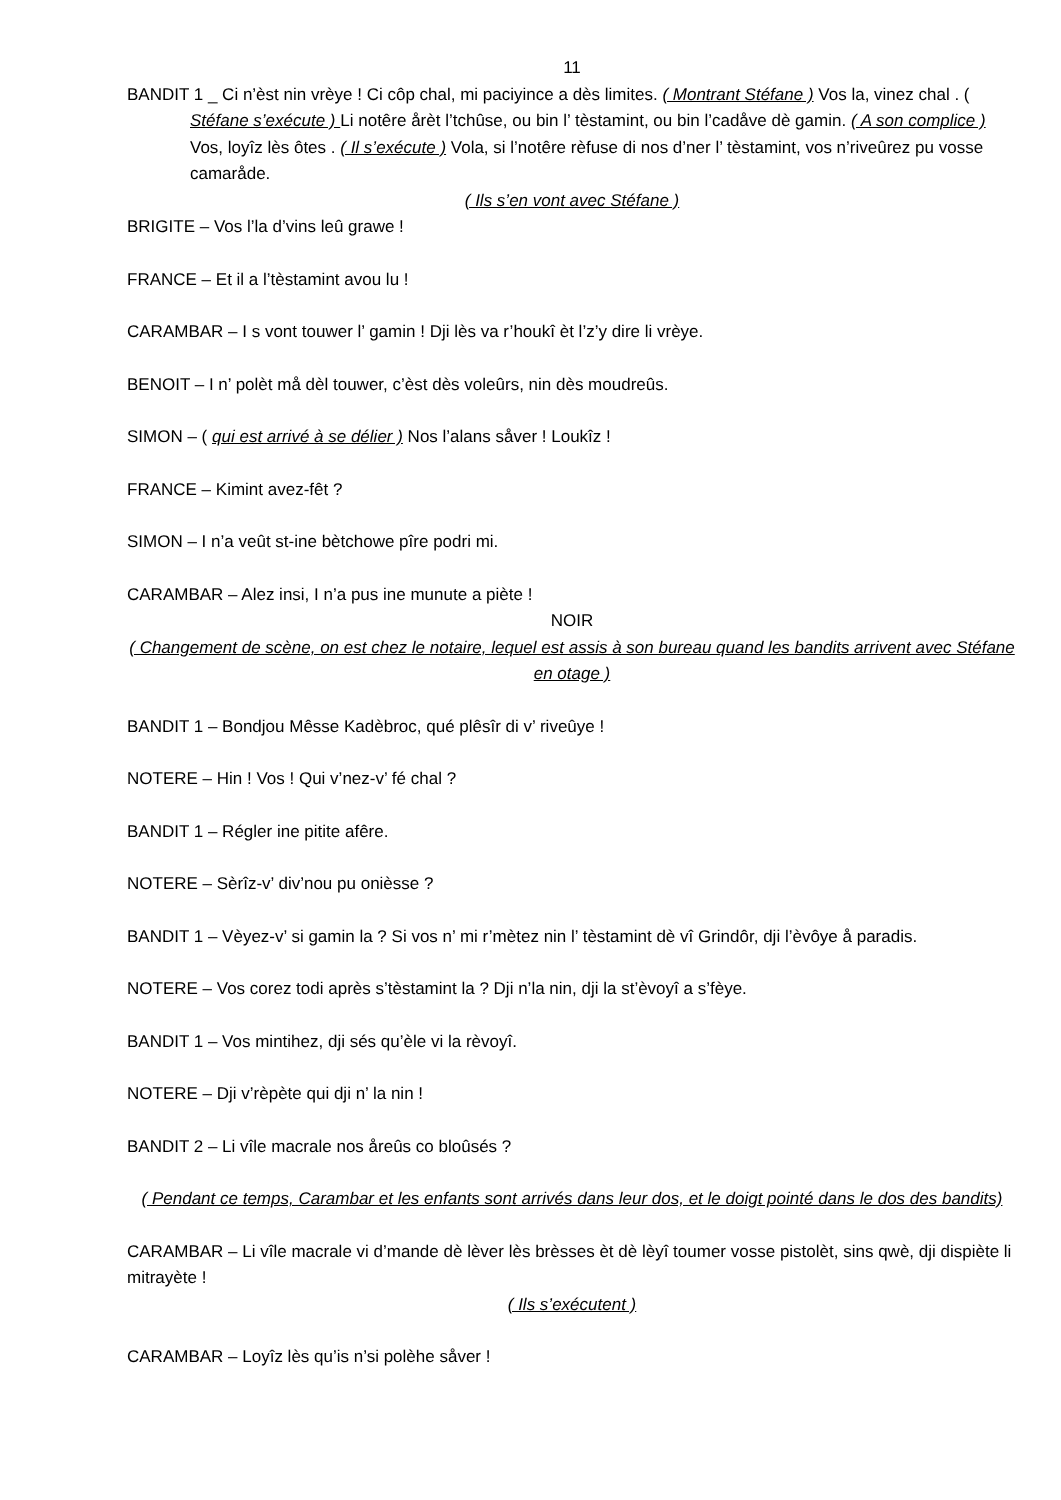11
BANDIT 1 _ Ci n’èst nin vrèye ! Ci côp chal, mi paciyince a dès limites. ( Montrant Stéfane ) Vos la, vinez chal . ( Stéfane s’exécute ) Li notêre årèt l’tchûse, ou bin l’ tèstamint, ou bin l’cadåve dè gamin. ( A son complice ) Vos, loyîz lès ôtes . ( Il s’exécute ) Vola, si l’notêre rèfuse di nos d’ner l’ tèstamint, vos n’riveûrez pu vosse camaråde.
( Ils s’en vont avec Stéfane )
BRIGITE – Vos l’la d’vins leû grawe !
FRANCE – Et il a l’tèstamint avou lu !
CARAMBAR – I s vont touwer l’ gamin ! Dji lès va r’houkî èt l’z’y dire li vrèye.
BENOIT – I n’ polèt må dèl touwer, c’èst dès voleûrs, nin dès moudreûs.
SIMON – ( qui est arrivé à se délier ) Nos l’alans såver ! Loukîz !
FRANCE – Kimint avez-fêt ?
SIMON – I n’a veût st-ine bètchowe pîre podri mi.
CARAMBAR – Alez insi, I n’a pus ine munute a piète !
NOIR
( Changement de scène, on est chez le notaire, lequel est assis à son bureau quand les bandits arrivent avec Stéfane en otage )
BANDIT 1 – Bondjou Mêsse Kadèbroc, qué plêsîr di v’ riveûye !
NOTERE – Hin ! Vos ! Qui v’nez-v’ fé chal ?
BANDIT 1 – Régler ine pitite afêre.
NOTERE – Sèrîz-v’ div’nou pu onièsse ?
BANDIT 1 – Vèyez-v’ si gamin la ? Si vos n’ mi r’mètez nin l’ tèstamint dè vî Grindôr, dji l’èvôye å paradis.
NOTERE – Vos corez todi après s’tèstamint la ? Dji n’la nin, dji la st’èvoyî a s’fèye.
BANDIT 1 – Vos mintihez, dji sés qu’èle vi la rèvoyî.
NOTERE – Dji v’rèpète qui dji n’ la nin !
BANDIT 2 – Li vîle macrale nos åreûs co bloûsés ?
( Pendant ce temps, Carambar et les enfants sont arrivés dans leur dos, et le doigt pointé dans le dos des bandits)
CARAMBAR – Li vîle macrale vi d’mande dè lèver lès brèsses èt dè lèyî toumer vosse pistolèt, sins qwè, dji dispiète li mitrayète !
( Ils s’exécutent )
CARAMBAR – Loyîz lès qu’is n’si polèhe såver !